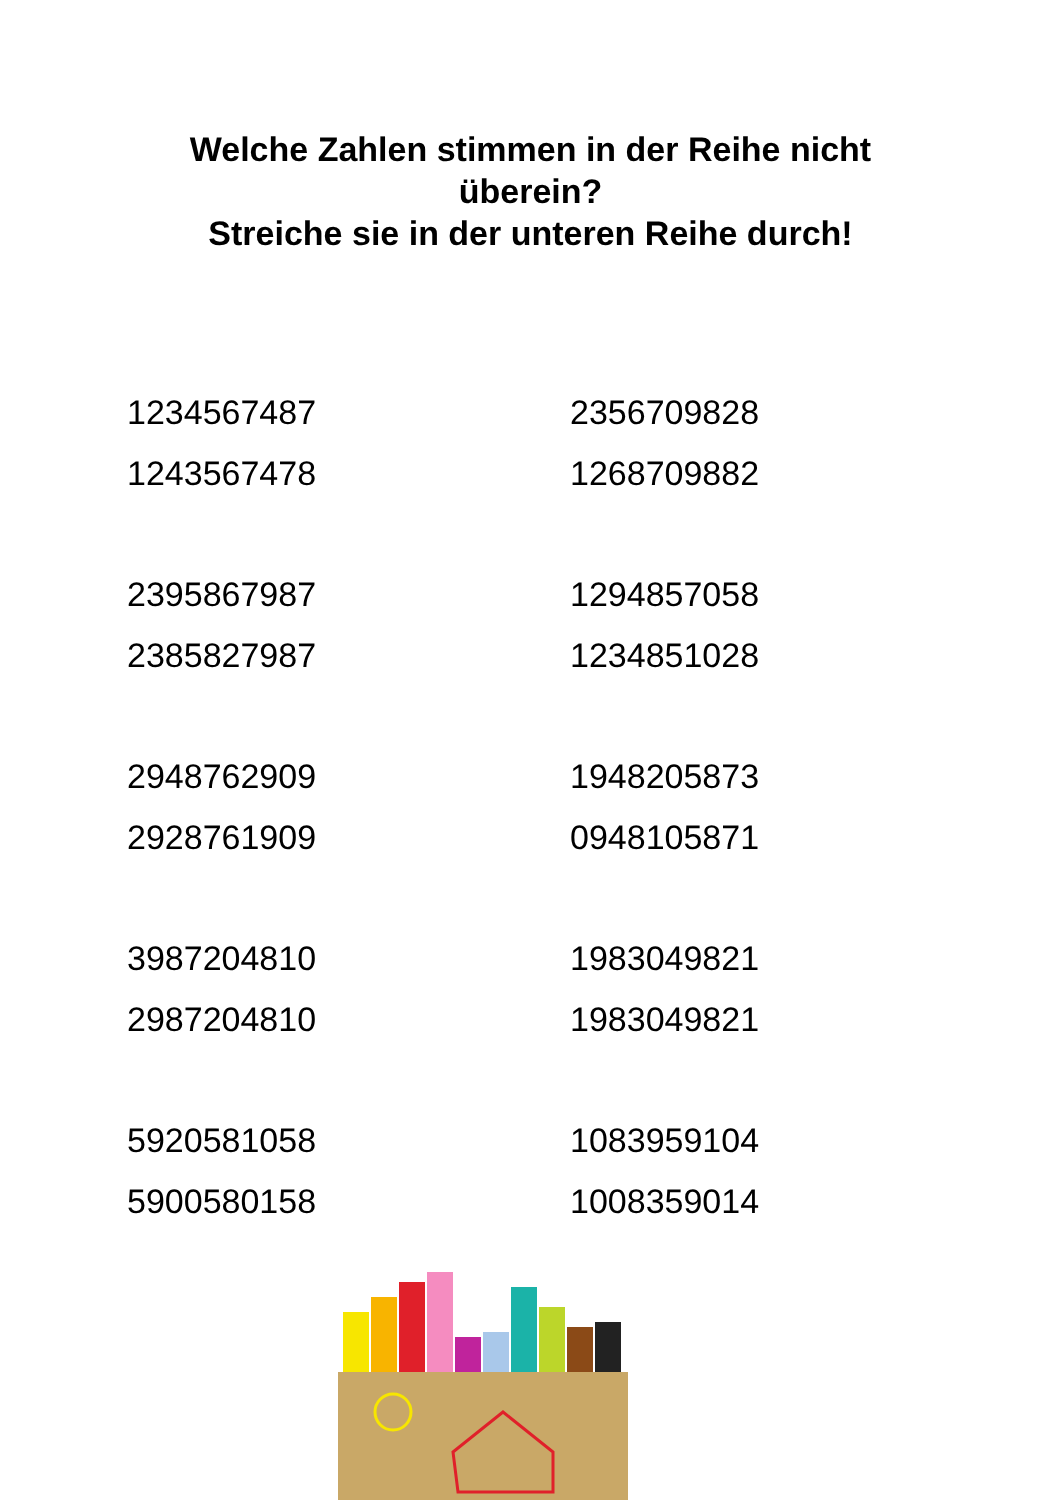Welche Zahlen stimmen in der Reihe nicht
überein?
Streiche sie in der unteren Reihe durch!
1234567487
1243567478
2356709828
1268709882
2395867987
2385827987
1294857058
1234851028
2948762909
2928761909
1948205873
0948105871
3987204810
2987204810
1983049821
1983049821
5920581058
5900580158
1083959104
1008359014